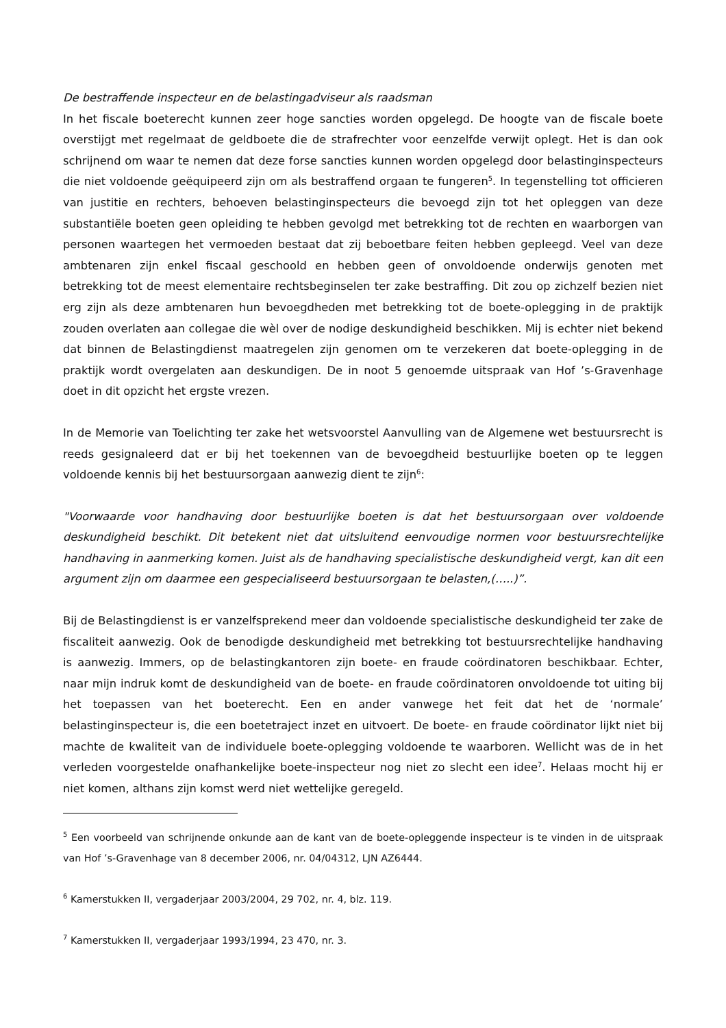De bestraffende inspecteur en de belastingadviseur als raadsman
In het fiscale boeterecht kunnen zeer hoge sancties worden opgelegd. De hoogte van de fiscale boete overstijgt met regelmaat de geldboete die de strafrechter voor eenzelfde verwijt oplegt. Het is dan ook schrijnend om waar te nemen dat deze forse sancties kunnen worden opgelegd door belastinginspecteurs die niet voldoende geëquipeerd zijn om als bestraffend orgaan te fungeren<sup>5</sup>. In tegenstelling tot officieren van justitie en rechters, behoeven belastinginspecteurs die bevoegd zijn tot het opleggen van deze substantiële boeten geen opleiding te hebben gevolgd met betrekking tot de rechten en waarborgen van personen waartegen het vermoeden bestaat dat zij beboetbare feiten hebben gepleegd. Veel van deze ambtenaren zijn enkel fiscaal geschoold en hebben geen of onvoldoende onderwijs genoten met betrekking tot de meest elementaire rechtsbeginselen ter zake bestraffing. Dit zou op zichzelf bezien niet erg zijn als deze ambtenaren hun bevoegdheden met betrekking tot de boete-oplegging in de praktijk zouden overlaten aan collegae die wèl over de nodige deskundigheid beschikken. Mij is echter niet bekend dat binnen de Belastingdienst maatregelen zijn genomen om te verzekeren dat boete-oplegging in de praktijk wordt overgelaten aan deskundigen. De in noot 5 genoemde uitspraak van Hof ’s-Gravenhage doet in dit opzicht het ergste vrezen.
In de Memorie van Toelichting ter zake het wetsvoorstel Aanvulling van de Algemene wet bestuursrecht is reeds gesignaleerd dat er bij het toekennen van de bevoegdheid bestuurlijke boeten op te leggen voldoende kennis bij het bestuursorgaan aanwezig dient te zijn<sup>6</sup>:
"Voorwaarde voor handhaving door bestuurlijke boeten is dat het bestuursorgaan over voldoende deskundigheid beschikt. Dit betekent niet dat uitsluitend eenvoudige normen voor bestuursrechtelijke handhaving in aanmerking komen. Juist als de handhaving specialistische deskundigheid vergt, kan dit een argument zijn om daarmee een gespecialiseerd bestuursorgaan te belasten,(…..)”.
Bij de Belastingdienst is er vanzelfsprekend meer dan voldoende specialistische deskundigheid ter zake de fiscaliteit aanwezig. Ook de benodigde deskundigheid met betrekking tot bestuursrechtelijke handhaving is aanwezig. Immers, op de belastingkantoren zijn boete- en fraude coördinatoren beschikbaar. Echter, naar mijn indruk komt de deskundigheid van de boete- en fraude coördinatoren onvoldoende tot uiting bij het toepassen van het boeterecht. Een en ander vanwege het feit dat het de ‘normale’ belastinginspecteur is, die een boetetraject inzet en uitvoert. De boete- en fraude coördinator lijkt niet bij machte de kwaliteit van de individuele boete-oplegging voldoende te waarboren. Wellicht was de in het verleden voorgestelde onafhankelijke boete-inspecteur nog niet zo slecht een idee<sup>7</sup>. Helaas mocht hij er niet komen, althans zijn komst werd niet wettelijke geregeld.
<sup>5</sup> Een voorbeeld van schrijnende onkunde aan de kant van de boete-opleggende inspecteur is te vinden in de uitspraak van Hof ’s-Gravenhage van 8 december 2006, nr. 04/04312, LJN AZ6444.
<sup>6</sup> Kamerstukken II, vergaderjaar 2003/2004, 29 702, nr. 4, blz. 119.
<sup>7</sup> Kamerstukken II, vergaderjaar 1993/1994, 23 470, nr. 3.